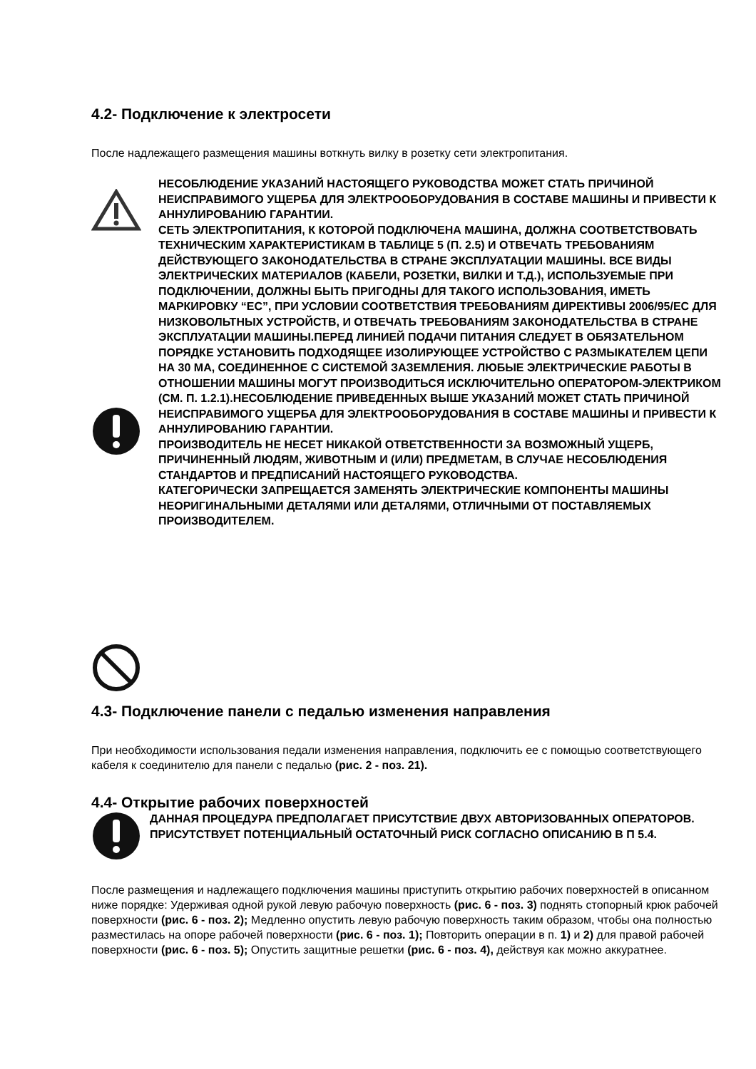4.2- Подключение к электросети
После надлежащего размещения машины воткнуть вилку в розетку сети электропитания.
НЕСОБЛЮДЕНИЕ УКАЗАНИЙ НАСТОЯЩЕГО РУКОВОДСТВА МОЖЕТ СТАТЬ ПРИЧИНОЙ НЕИСПРАВИМОГО УЩЕРБА ДЛЯ ЭЛЕКТРООБОРУДОВАНИЯ В СОСТАВЕ МАШИНЫ И ПРИВЕСТИ К АННУЛИРОВАНИЮ ГАРАНТИИ.
СЕТЬ ЭЛЕКТРОПИТАНИЯ, К КОТОРОЙ ПОДКЛЮЧЕНА МАШИНА, ДОЛЖНА СООТВЕТСТВОВАТЬ ТЕХНИЧЕСКИМ ХАРАКТЕРИСТИКАМ В ТАБЛИЦЕ 5 (П. 2.5) И ОТВЕЧАТЬ ТРЕБОВАНИЯМ ДЕЙСТВУЮЩЕГО ЗАКОНОДАТЕЛЬСТВА В СТРАНЕ ЭКСПЛУАТАЦИИ МАШИНЫ. ВСЕ ВИДЫ ЭЛЕКТРИЧЕСКИХ МАТЕРИАЛОВ (КАБЕЛИ, РОЗЕТКИ, ВИЛКИ И Т.Д.), ИСПОЛЬЗУЕМЫЕ ПРИ ПОДКЛЮЧЕНИИ, ДОЛЖНЫ БЫТЬ ПРИГОДНЫ ДЛЯ ТАКОГО ИСПОЛЬЗОВАНИЯ, ИМЕТЬ МАРКИРОВКУ “ЕС”, ПРИ УСЛОВИИ СООТВЕТСТВИЯ ТРЕБОВАНИЯМ ДИРЕКТИВЫ 2006/95/ЕС ДЛЯ НИЗКОВОЛЬТНЫХ УСТРОЙСТВ, И ОТВЕЧАТЬ ТРЕБОВАНИЯМ ЗАКОНОДАТЕЛЬСТВА В СТРАНЕ ЭКСПЛУАТАЦИИ МАШИНЫ.ПЕРЕД ЛИНИЕЙ ПОДАЧИ ПИТАНИЯ СЛЕДУЕТ В ОБЯЗАТЕЛЬНОМ ПОРЯДКЕ УСТАНОВИТЬ ПОДХОДЯЩЕЕ ИЗОЛИРУЮЩЕЕ УСТРОЙСТВО С РАЗМЫКАТЕЛЕМ ЦЕПИ НА 30 МА, СОЕДИНЕННОЕ С СИСТЕМОЙ ЗАЗЕМЛЕНИЯ. ЛЮБЫЕ ЭЛЕКТРИЧЕСКИЕ РАБОТЫ В ОТНОШЕНИИ МАШИНЫ МОГУТ ПРОИЗВОДИТЬСЯ ИСКЛЮЧИТЕЛЬНО ОПЕРАТОРОМ-ЭЛЕКТРИКОМ (СМ. П. 1.2.1).НЕСОБЛЮДЕНИЕ ПРИВЕДЕННЫХ ВЫШЕ УКАЗАНИЙ МОЖЕТ СТАТЬ ПРИЧИНОЙ НЕИСПРАВИМОГО УЩЕРБА ДЛЯ ЭЛЕКТРООБОРУДОВАНИЯ В СОСТАВЕ МАШИНЫ И ПРИВЕСТИ К АННУЛИРОВАНИЮ ГАРАНТИИ.
ПРОИЗВОДИТЕЛЬ НЕ НЕСЕТ НИКАКОЙ ОТВЕТСТВЕННОСТИ ЗА ВОЗМОЖНЫЙ УЩЕРБ, ПРИЧИНЕННЫЙ ЛЮДЯМ, ЖИВОТНЫМ И (ИЛИ) ПРЕДМЕТАМ, В СЛУЧАЕ НЕСОБЛЮДЕНИЯ СТАНДАРТОВ И ПРЕДПИСАНИЙ НАСТОЯЩЕГО РУКОВОДСТВА.
КАТЕГОРИЧЕСКИ ЗАПРЕЩАЕТСЯ ЗАМЕНЯТЬ ЭЛЕКТРИЧЕСКИЕ КОМПОНЕНТЫ МАШИНЫ НЕОРИГИНАЛЬНЫМИ ДЕТАЛЯМИ ИЛИ ДЕТАЛЯМИ, ОТЛИЧНЫМИ ОТ ПОСТАВЛЯЕМЫХ ПРОИЗВОДИТЕЛЕМ.
4.3- Подключение панели с педалью изменения направления
При необходимости использования педали изменения направления, подключить ее с помощью соответствующего кабеля к соединителю для панели с педалью (рис. 2 - поз. 21).
4.4- Открытие рабочих поверхностей
ДАННАЯ ПРОЦЕДУРА ПРЕДПОЛАГАЕТ ПРИСУТСТВИЕ ДВУХ АВТОРИЗОВАННЫХ ОПЕРАТОРОВ. ПРИСУТСТВУЕТ ПОТЕНЦИАЛЬНЫЙ ОСТАТОЧНЫЙ РИСК СОГЛАСНО ОПИСАНИЮ В П 5.4.
После размещения и надлежащего подключения машины приступить открытию рабочих поверхностей в описанном ниже порядке: Удерживая одной рукой левую рабочую поверхность (рис. 6 - поз. 3) поднять стопорный крюк рабочей поверхности (рис. 6 - поз. 2); Медленно опустить левую рабочую поверхность таким образом, чтобы она полностью разместилась на опоре рабочей поверхности (рис. 6 - поз. 1); Повторить операции в п. 1) и 2) для правой рабочей поверхности (рис. 6 - поз. 5); Опустить защитные решетки (рис. 6 - поз. 4), действуя как можно аккуратнее.